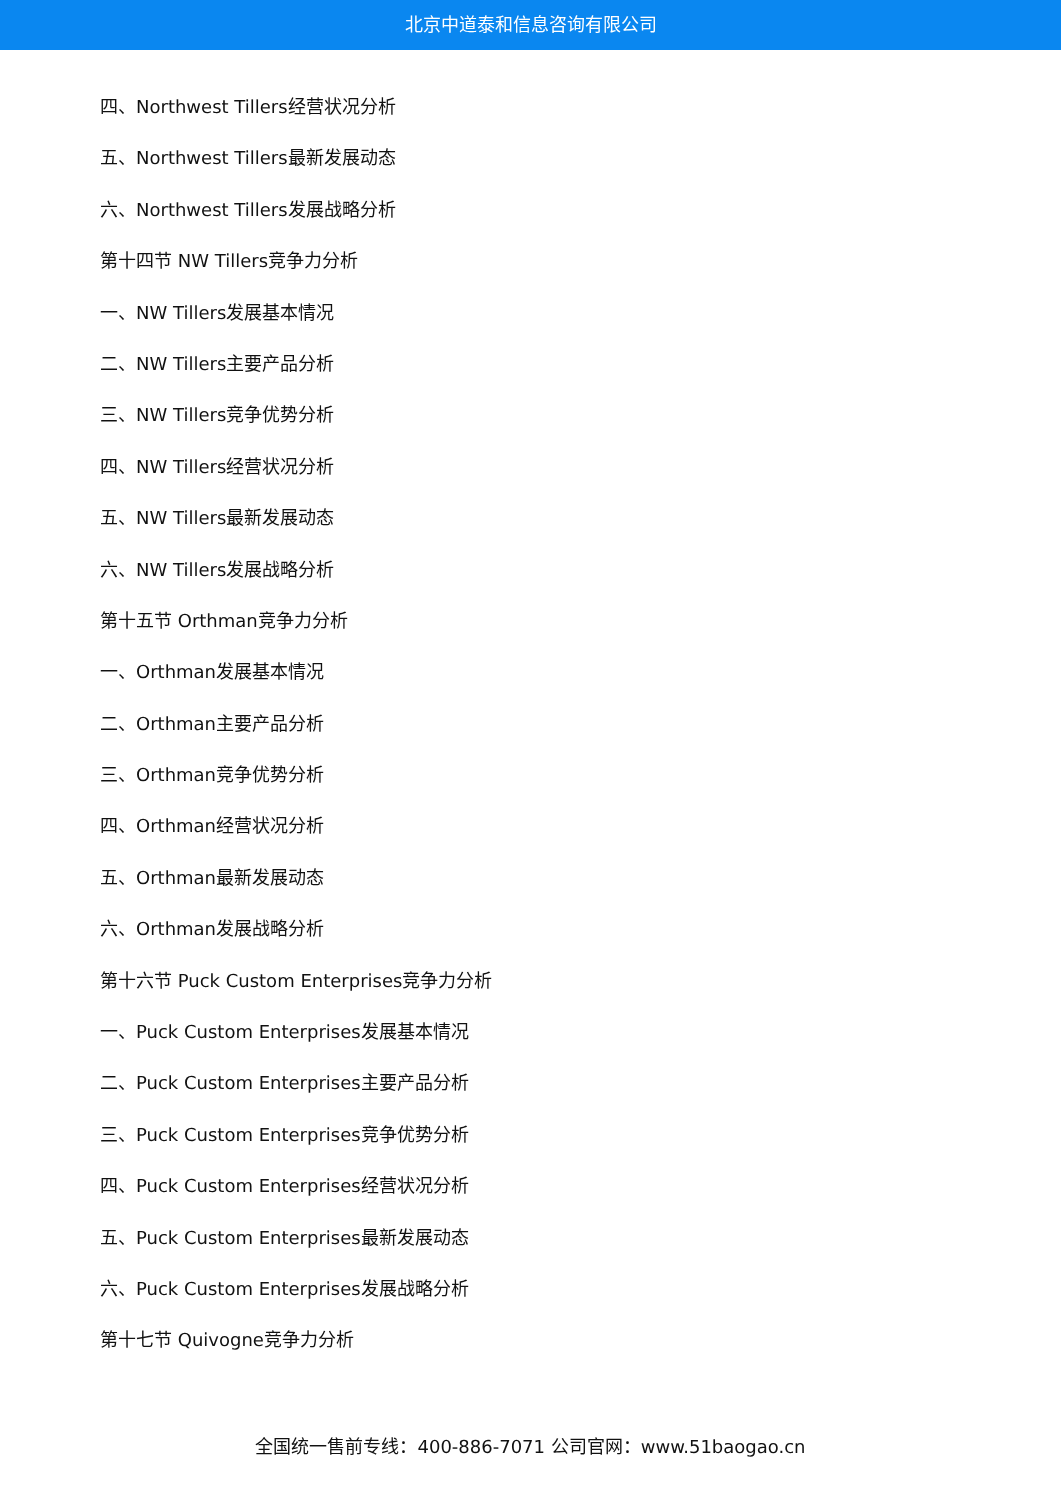北京中道泰和信息咨询有限公司
四、Northwest Tillers经营状况分析
五、Northwest Tillers最新发展动态
六、Northwest Tillers发展战略分析
第十四节 NW Tillers竞争力分析
一、NW Tillers发展基本情况
二、NW Tillers主要产品分析
三、NW Tillers竞争优势分析
四、NW Tillers经营状况分析
五、NW Tillers最新发展动态
六、NW Tillers发展战略分析
第十五节 Orthman竞争力分析
一、Orthman发展基本情况
二、Orthman主要产品分析
三、Orthman竞争优势分析
四、Orthman经营状况分析
五、Orthman最新发展动态
六、Orthman发展战略分析
第十六节 Puck Custom Enterprises竞争力分析
一、Puck Custom Enterprises发展基本情况
二、Puck Custom Enterprises主要产品分析
三、Puck Custom Enterprises竞争优势分析
四、Puck Custom Enterprises经营状况分析
五、Puck Custom Enterprises最新发展动态
六、Puck Custom Enterprises发展战略分析
第十七节 Quivogne竞争力分析
全国统一售前专线：400-886-7071 公司官网：www.51baogao.cn